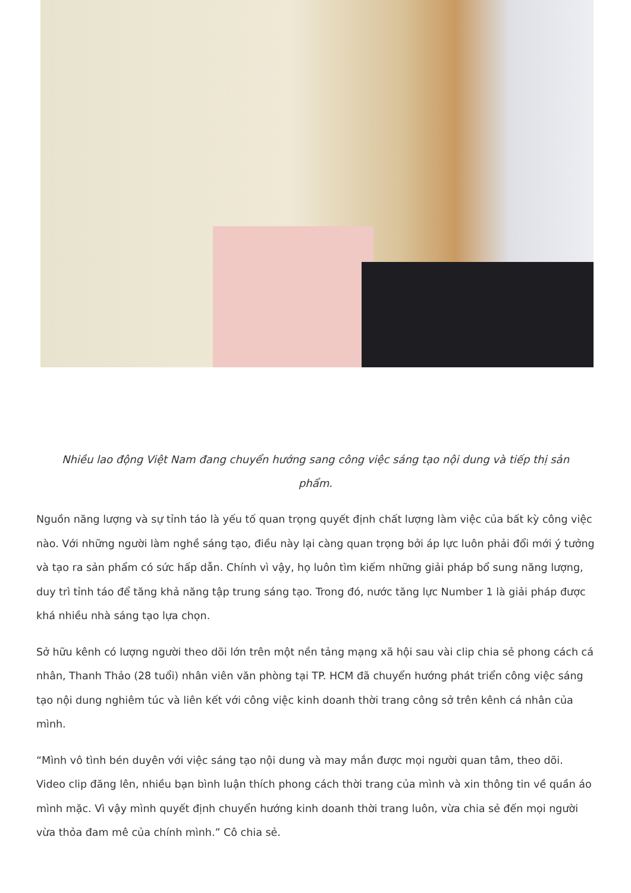Nhiều lao động Việt Nam đang chuyển hướng sang công việc sáng tạo nội dung và tiếp thị sản phẩm.
Nguồn năng lượng và sự tỉnh táo là yếu tố quan trọng quyết định chất lượng làm việc của bất kỳ công việc nào. Với những người làm nghề sáng tạo, điều này lại càng quan trọng bởi áp lực luôn phải đổi mới ý tưởng và tạo ra sản phẩm có sức hấp dẫn. Chính vì vậy, họ luôn tìm kiếm những giải pháp bổ sung năng lượng, duy trì tỉnh táo để tăng khả năng tập trung sáng tạo. Trong đó, nước tăng lực Number 1 là giải pháp được khá nhiều nhà sáng tạo lựa chọn.
Sở hữu kênh có lượng người theo dõi lớn trên một nền tảng mạng xã hội sau vài clip chia sẻ phong cách cá nhân, Thanh Thảo (28 tuổi) nhân viên văn phòng tại TP. HCM đã chuyển hướng phát triển công việc sáng tạo nội dung nghiêm túc và liên kết với công việc kinh doanh thời trang công sở trên kênh cá nhân của mình.
“Mình vô tình bén duyên với việc sáng tạo nội dung và may mắn được mọi người quan tâm, theo dõi. Video clip đăng lên, nhiều bạn bình luận thích phong cách thời trang của mình và xin thông tin về quần áo mình mặc. Vì vậy mình quyết định chuyển hướng kinh doanh thời trang luôn, vừa chia sẻ đến mọi người vừa thỏa đam mê của chính mình.” Cô chia sẻ.